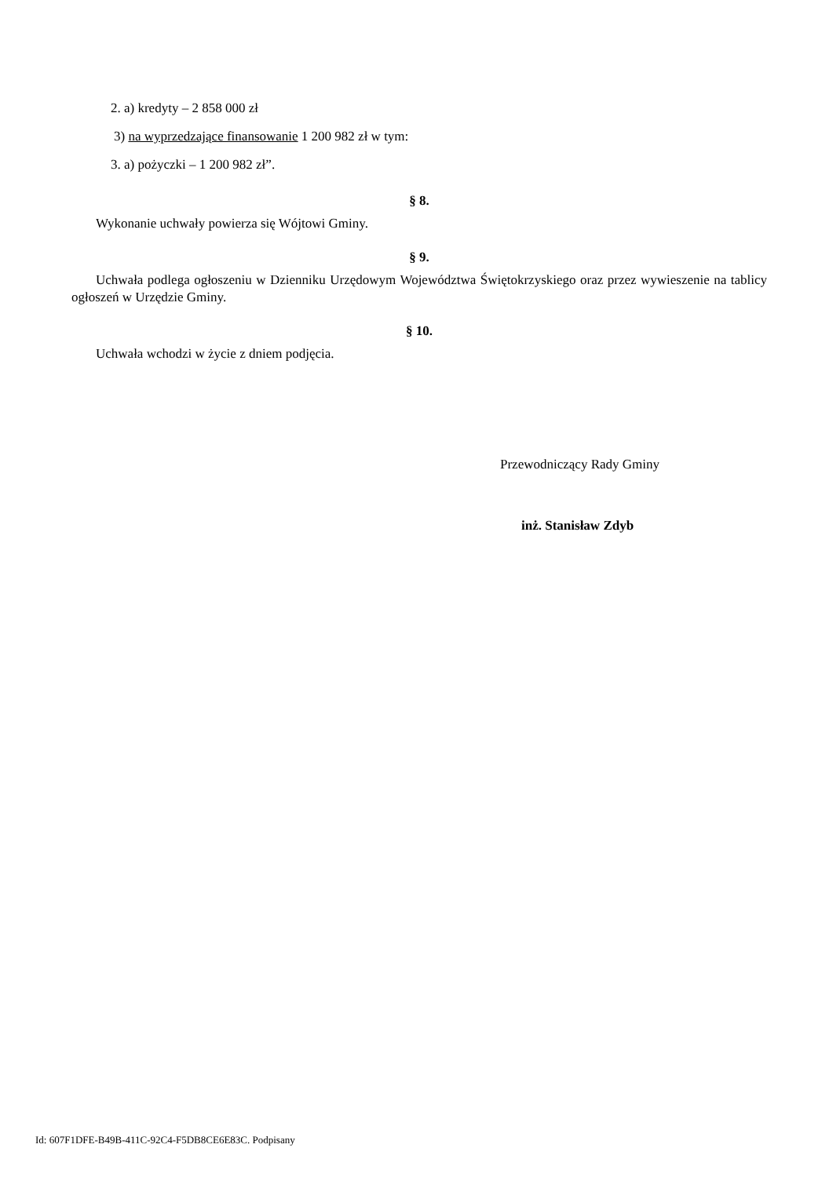2. a) kredyty – 2 858 000 zł
3) na wyprzedzające finansowanie 1 200 982 zł w tym:
3. a) pożyczki – 1 200 982 zł”.
§ 8.
Wykonanie uchwały powierza się Wójtowi Gminy.
§ 9.
Uchwała podlega ogłoszeniu w Dzienniku Urzędowym Województwa Świętokrzyskiego oraz przez wywieszenie na tablicy ogłoszeń w Urzędzie Gminy.
§ 10.
Uchwała wchodzi w życie z dniem podjęcia.
Przewodniczący Rady Gminy
inż. Stanisław Zdyb
Id: 607F1DFE-B49B-411C-92C4-F5DB8CE6E83C. Podpisany